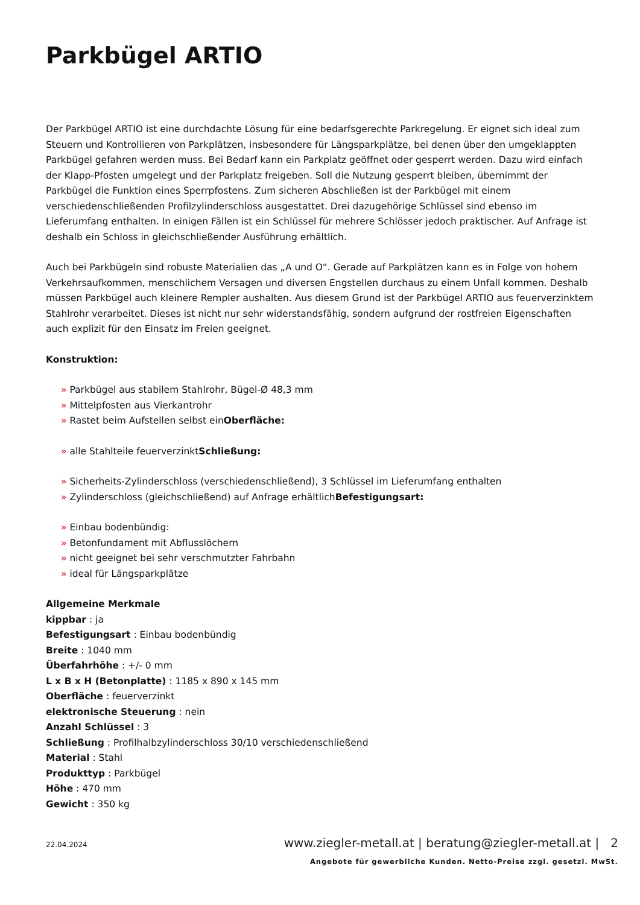Parkbügel ARTIO
Der Parkbügel ARTIO ist eine durchdachte Lösung für eine bedarfsgerechte Parkregelung. Er eignet sich ideal zum Steuern und Kontrollieren von Parkplätzen, insbesondere für Längsparkplätze, bei denen über den umgeklappten Parkbügel gefahren werden muss. Bei Bedarf kann ein Parkplatz geöffnet oder gesperrt werden. Dazu wird einfach der Klapp-Pfosten umgelegt und der Parkplatz freigeben. Soll die Nutzung gesperrt bleiben, übernimmt der Parkbügel die Funktion eines Sperrpfostens. Zum sicheren Abschließen ist der Parkbügel mit einem verschiedenschließenden Profilzylinderschloss ausgestattet. Drei dazugehörige Schlüssel sind ebenso im Lieferumfang enthalten. In einigen Fällen ist ein Schlüssel für mehrere Schlösser jedoch praktischer. Auf Anfrage ist deshalb ein Schloss in gleichschließender Ausführung erhältlich.
Auch bei Parkbügeln sind robuste Materialien das „A und O“. Gerade auf Parkplätzen kann es in Folge von hohem Verkehrsaufkommen, menschlichem Versagen und diversen Engstellen durchaus zu einem Unfall kommen. Deshalb müssen Parkbügel auch kleinere Rempler aushalten. Aus diesem Grund ist der Parkbügel ARTIO aus feuerverzinktem Stahlrohr verarbeitet. Dieses ist nicht nur sehr widerstandsfähig, sondern aufgrund der rostfreien Eigenschaften auch explizit für den Einsatz im Freien geeignet.
Konstruktion:
» Parkbügel aus stabilem Stahlrohr, Bügel-Ø 48,3 mm
» Mittelpfosten aus Vierkantrohr
» Rastet beim Aufstellen selbst einOberfläche:
» alle Stahlteile feuerverzinktSchließung:
» Sicherheits-Zylinderschloss (verschiedenschließend), 3 Schlüssel im Lieferumfang enthalten
» Zylinderschloss (gleichschließend) auf Anfrage erhältlichBefestigungsart:
» Einbau bodenbündig:
» Betonfundament mit Abflusslöchern
» nicht geeignet bei sehr verschmutzter Fahrbahn
» ideal für Längsparkplätze
Allgemeine Merkmale
kippbar : ja
Befestigungsart : Einbau bodenbündig
Breite : 1040 mm
Überfahrhöhe : +/- 0 mm
L x B x H (Betonplatte) : 1185 x 890 x 145 mm
Oberfläche : feuerverzinkt
elektronische Steuerung : nein
Anzahl Schlüssel : 3
Schließung : Profilhalbzylinderschloss 30/10 verschiedenschließend
Material : Stahl
Produkttyp : Parkbügel
Höhe : 470 mm
Gewicht : 350 kg
22.04.2024
www.ziegler-metall.at | beratung@ziegler-metall.at | 2
Angebote für gewerbliche Kunden. Netto-Preise zzgl. gesetzl. MwSt.